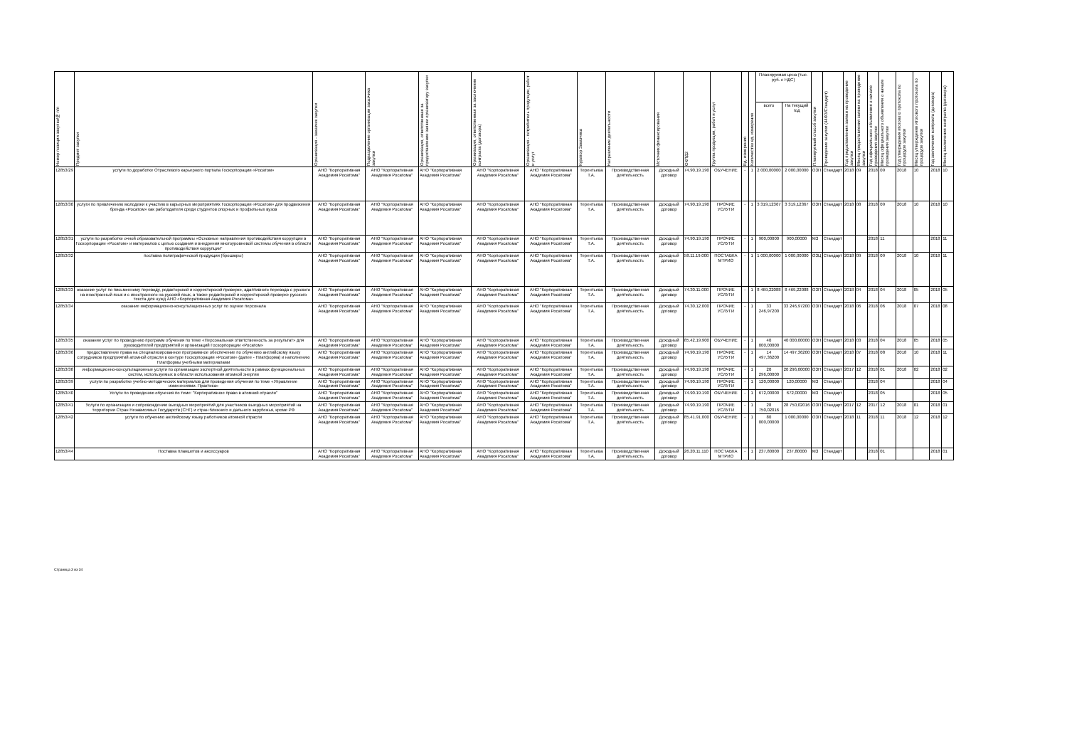| Номер позиции закупки/№ п/п | Предмет закупки | Организация - заказчик закупки | Подразделение организации заказчика закупки | Организация, ответственная за предоставление заявки организатору закупки | Организация, ответственная за заключение контракта (договора) | Организация - потребитель продукции, работ и услуг | Куратор Заказчика | Направление деятельности | Источник финансирования | ОКПД2 | Группа продукции, работ и услуг | Ед. измерения | Количество ед. измерения | Планируемая цена (тыс. руб. с НДС) | | Планируемый способ закупки | Проведение закупки (44ФЗ/Стандарт) | Год предоставления заявки на проведение закупки | Месяц предоставления заявки на проведение закупки | Год официального объявления о начале проведения закупки | Месяц официального объявления о начале проведения закупки | Год утверждения итогового протокола по процедуре закупки | Месяц утверждения итогового протокола по процедуре закупки | Год заключения контракта (договора) | Месяц заключения контракта (договора) |
| --- | --- | --- | --- | --- | --- | --- | --- | --- | --- | --- | --- | --- | --- | --- | --- | --- | --- | --- | --- | --- | --- | --- | --- | --- | --- |
| | | | | | | | | | | | | | | всего | На текущий год | | | | | | | | | | |
| 12853/29 | услуги по доработке Отраслевого карьерного портала Госкорпорации «Росатом» | АНО "Корпоративная Академия Росатома" | АНО "Корпоративная Академия Росатома" | АНО "Корпоративная Академия Росатома" | АНО "Корпоративная Академия Росатома" | АНО "Корпоративная Академия Росатома" | Терентьева Т.А. | Производственная деятельность | Доходный договор | 74.90.19.190 | ОБУЧЕНИЕ | - | 1 | 2 000,00000 | 2 000,00000 | ОЗП | Стандарт | 2018 | 09 | 2018 | 09 | 2018 | 10 | 2018 | 10 |
| 12853/30 | услуги по привлечению молодежи к участию в карьерных мероприятиях Госкорпорации «Росатом» для продвижения бренда «Росатом» как работодателя среди студентов опорных и профильных вузов | АНО "Корпоративная Академия Росатома" | АНО "Корпоративная Академия Росатома" | АНО "Корпоративная Академия Росатома" | АНО "Корпоративная Академия Росатома" | АНО "Корпоративная Академия Росатома" | Терентьева Т.А. | Производственная деятельность | Доходный договор | 74.90.19.190 | ПРОЧИЕ УСЛУГИ | - | 1 | 3 319,12367 | 3 319,12367 | ОЗП | Стандарт | 2018 | 08 | 2018 | 09 | 2018 | 10 | 2018 | 10 |
| 12853/31 | услуги по разработке очной образовательной программы «Основные направления противодействия коррупции в Госкорпорации «Росатом» и материалов с целью создания и внедрения многоуровневой системы обучения в области противодействия коррупции" | АНО "Корпоративная Академия Росатома" | АНО "Корпоративная Академия Росатома" | АНО "Корпоративная Академия Росатома" | АНО "Корпоративная Академия Росатома" | АНО "Корпоративная Академия Росатома" | Терентьева Т.А. | Производственная деятельность | Доходный договор | 74.90.19.190 | ПРОЧИЕ УСЛУГИ | - | 1 | 900,00000 | 900,00000 | МЗ | Стандарт | | | 2018 | 11 | | | 2018 | 11 |
| 12853/32 | поставка полиграфической продукции (брошюры) | АНО "Корпоративная Академия Росатома" | АНО "Корпоративная Академия Росатома" | АНО "Корпоративная Академия Росатома" | АНО "Корпоративная Академия Росатома" | АНО "Корпоративная Академия Росатома" | Терентьева Т.А. | Производственная деятельность | Доходный договор | 58.11.19.000 | ПОСТАВКА МТРИО | - | 1 | 1 000,00000 | 1 000,00000 | ОЗЦ | Стандарт | 2018 | 09 | 2018 | 09 | 2018 | 10 | 2018 | 11 |
| 12853/33 | оказание услуг по письменному переводу, редакторской и корректорской проверке, адаптивного перевода с русского на иностранный язык и с иностранного на русский язык, а также редакторской и корректорской проверке русского текста для нужд АНО «Корпоративная Академия Росатома» | АНО "Корпоративная Академия Росатома" | АНО "Корпоративная Академия Росатома" | АНО "Корпоративная Академия Росатома" | АНО "Корпоративная Академия Росатома" | АНО "Корпоративная Академия Росатома" | Терентьева Т.А. | Производственная деятельность | Доходный договор | 74.30.11.000 | ПРОЧИЕ УСЛУГИ | - | 1 | 8 469,22088 | 8 469,22088 | ОЗП | Стандарт | 2018 | 04 | 2018 | 04 | 2018 | 05 | 2018 | 05 |
| 12853/34 | оказание информационно-консультационных услуг по оценке персонала | АНО "Корпоративная Академия Росатома" | АНО "Корпоративная Академия Росатома" | АНО "Корпоративная Академия Росатома" | АНО "Корпоративная Академия Росатома" | АНО "Корпоративная Академия Росатома" | Терентьева Т.А. | Производственная деятельность | Доходный договор | 74.30.12.000 | ПРОЧИЕ УСЛУГИ | - | 1 | 33 246,97200 | 33 246,97200 | ОЗП | Стандарт | 2018 | 06 | 2018 | 06 | 2018 | 07 | 2018 | 08 |
| 12853/35 | оказание услуг по проведению программ обучения по теме «Персональная ответственность за результат» для руководителей предприятий и организаций Госкорпорации «Росатом» | АНО "Корпоративная Академия Росатома" | АНО "Корпоративная Академия Росатома" | АНО "Корпоративная Академия Росатома" | АНО "Корпоративная Академия Росатома" | АНО "Корпоративная Академия Росатома" | Терентьева Т.А. | Производственная деятельность | Доходный договор | 85.42.19.900 | ОБУЧЕНИЕ | - | 1 | 40 000,00000 | 40 000,00000 | ОЗП | Стандарт | 2018 | 03 | 2018 | 04 | 2018 | 05 | 2018 | 05 |
| 12853/36 | предоставление права на специализированное программное обеспечение по обучению английскому языку сотрудников предприятий атомной отрасли в контуре Госкорпорации «Росатом» (далее - Платформа) и наполнению Платформы учебными материалами | АНО "Корпоративная Академия Росатома" | АНО "Корпоративная Академия Росатома" | АНО "Корпоративная Академия Росатома" | АНО "Корпоративная Академия Росатома" | АНО "Корпоративная Академия Росатома" | Терентьева Т.А. | Производственная деятельность | Доходный договор | 74.90.19.190 | ПРОЧИЕ УСЛУГИ | - | 1 | 14 497,36200 | 14 497,36200 | ОЗП | Стандарт | 2018 | 07 | 2018 | 08 | 2018 | 10 | 2018 | 11 |
| 12853/38 | информационно-консультационные услуги по организации экспертной деятельности в рамках функциональных систем, используемых в области использования атомной энергии | АНО "Корпоративная Академия Росатома" | АНО "Корпоративная Академия Росатома" | АНО "Корпоративная Академия Росатома" | АНО "Корпоративная Академия Росатома" | АНО "Корпоративная Академия Росатома" | Терентьева Т.А. | Производственная деятельность | Доходный договор | 74.90.19.190 | ПРОЧИЕ УСЛУГИ | - | 1 | 20 296,00000 | 20 296,00000 | ОЗП | Стандарт | 2017 | 12 | 2018 | 01 | 2018 | 02 | 2018 | 02 |
| 12853/39 | услуги по разработке учебно-методических материалов для проведения обучения по теме «Управление изменениями. Практика» | АНО "Корпоративная Академия Росатома" | АНО "Корпоративная Академия Росатома" | АНО "Корпоративная Академия Росатома" | АНО "Корпоративная Академия Росатома" | АНО "Корпоративная Академия Росатома" | Терентьева Т.А. | Производственная деятельность | Доходный договор | 74.90.19.190 | ПРОЧИЕ УСЛУГИ | - | 1 | 120,00000 | 120,00000 | МЗ | Стандарт | | | 2018 | 04 | | | 2018 | 04 |
| 12853/40 | Услуги по проведению обучения по теме: "Корпоративное право в атомной отрасли" | АНО "Корпоративная Академия Росатома" | АНО "Корпоративная Академия Росатома" | АНО "Корпоративная Академия Росатома" | АНО "Корпоративная Академия Росатома" | АНО "Корпоративная Академия Росатома" | Терентьева Т.А. | Производственная деятельность | Доходный договор | 74.90.19.190 | ОБУЧЕНИЕ | - | 1 | 672,00000 | 672,00000 | МЗ | Стандарт | | | 2018 | 05 | | | 2018 | 05 |
| 12853/41 | Услуги по организации и сопровождению выездных мероприятий для участников выездных мероприятий на территории Стран Независимых Государств (СНГ) и стран ближнего и дальнего зарубежья, кроме РФ | АНО "Корпоративная Академия Росатома" | АНО "Корпоративная Академия Росатома" | АНО "Корпоративная Академия Росатома" | АНО "Корпоративная Академия Росатома" | АНО "Корпоративная Академия Росатома" | Терентьева Т.А. | Производственная деятельность | Доходный договор | 74.90.19.190 | ПРОЧИЕ УСЛУГИ | - | 1 | 28 750,02016 | 28 750,02016 | ОЗП | Стандарт | 2017 | 12 | 2017 | 12 | 2018 | 01 | 2018 | 01 |
| 12853/42 | услуги по обучению английскому языку работников атомной отрасли | АНО "Корпоративная Академия Росатома" | АНО "Корпоративная Академия Росатома" | АНО "Корпоративная Академия Росатома" | АНО "Корпоративная Академия Росатома" | АНО "Корпоративная Академия Росатома" | Терентьева Т.А. | Производственная деятельность | Доходный договор | 85.41.91.000 | ОБУЧЕНИЕ | - | 1 | 80 000,00000 | 1 000,00000 | ОЗП | Стандарт | 2018 | 11 | 2018 | 11 | 2018 | 12 | 2018 | 12 |
| 12853/44 | Поставка планшетов и аксессуаров | АНО "Корпоративная Академия Росатома" | АНО "Корпоративная Академия Росатома" | АНО "Корпоративная Академия Росатома" | АНО "Корпоративная Академия Росатома" | АНО "Корпоративная Академия Росатома" | Терентьева Т.А. | Производственная деятельность | Доходный договор | 26.20.11.110 | ПОСТАВКА МТРИО | - | 1 | 237,80000 | 237,80000 | МЗ | Стандарт | | | 2018 | 01 | | | 2018 | 01 |
Страница 3 из 34